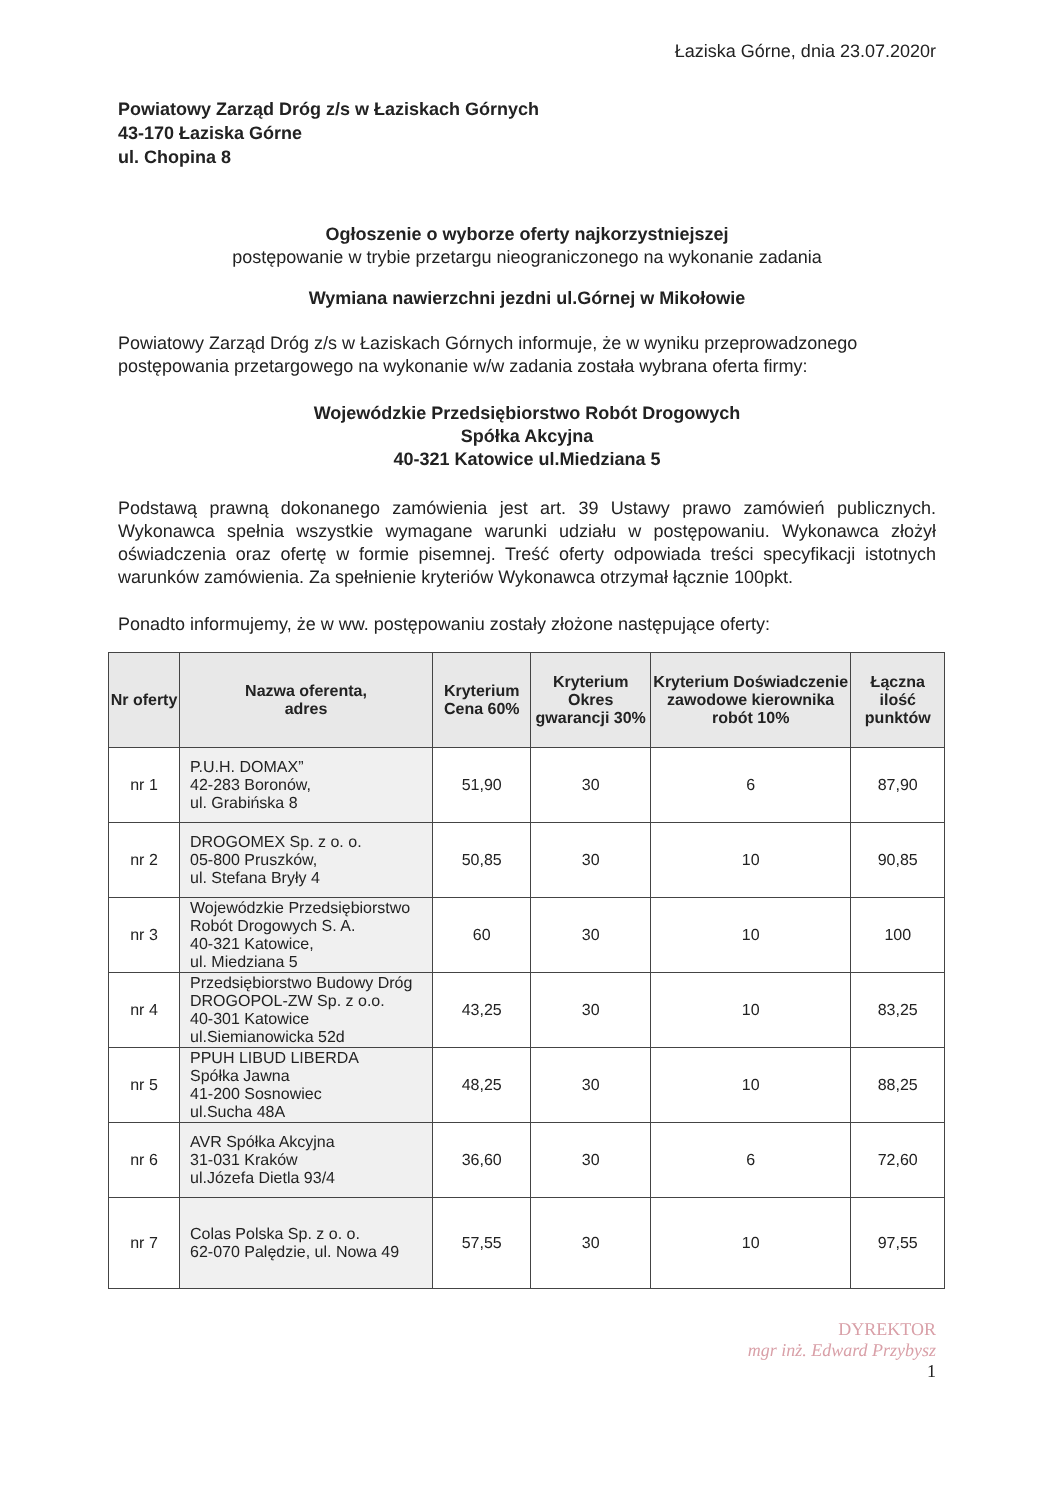Łaziska Górne, dnia 23.07.2020r
Powiatowy Zarząd Dróg z/s w Łaziskach Górnych
43-170 Łaziska Górne
ul. Chopina 8
Ogłoszenie o wyborze oferty najkorzystniejszej
postępowanie w trybie przetargu nieograniczonego na wykonanie zadania
Wymiana nawierzchni jezdni ul.Górnej w Mikołowie
Powiatowy Zarząd Dróg z/s w Łaziskach Górnych informuje, że w wyniku przeprowadzonego postępowania przetargowego na wykonanie w/w zadania została wybrana oferta firmy:
Wojewódzkie Przedsiębiorstwo Robót Drogowych
Spółka Akcyjna
40-321 Katowice ul.Miedziana 5
Podstawą prawną dokonanego zamówienia jest art. 39 Ustawy prawo zamówień publicznych. Wykonawca spełnia wszystkie wymagane warunki udziału w postępowaniu. Wykonawca złożył oświadczenia oraz ofertę w formie pisemnej. Treść oferty odpowiada treści specyfikacji istotnych warunków zamówienia. Za spełnienie kryteriów Wykonawca otrzymał łącznie 100pkt.
Ponadto informujemy, że w ww. postępowaniu zostały złożone następujące oferty:
| Nr oferty | Nazwa oferenta, adres | Kryterium Cena 60% | Kryterium Okres gwarancji 30% | Kryterium Doświadczenie zawodowe kierownika robót 10% | Łączna ilość punktów |
| --- | --- | --- | --- | --- | --- |
| nr 1 | P.U.H. DOMAX” 42-283 Boronów, ul. Grabińska 8 | 51,90 | 30 | 6 | 87,90 |
| nr 2 | DROGOMEX Sp. z o. o. 05-800 Pruszków, ul. Stefana Bryły 4 | 50,85 | 30 | 10 | 90,85 |
| nr 3 | Wojewódzkie Przedsiębiorstwo Robót Drogowych S. A. 40-321 Katowice, ul. Miedziana 5 | 60 | 30 | 10 | 100 |
| nr 4 | Przedsiębiorstwo Budowy Dróg DROGOPOL-ZW Sp. z o.o. 40-301 Katowice ul.Siemianowicka 52d | 43,25 | 30 | 10 | 83,25 |
| nr 5 | PPUH LIBUD LIBERDA Spółka Jawna 41-200 Sosnowiec ul.Sucha 48A | 48,25 | 30 | 10 | 88,25 |
| nr 6 | AVR Spółka Akcyjna 31-031 Kraków ul.Józefa Dietla 93/4 | 36,60 | 30 | 6 | 72,60 |
| nr 7 | Colas Polska Sp. z o. o. 62-070 Palędzie, ul. Nowa 49 | 57,55 | 30 | 10 | 97,55 |
DYREKTOR
mgr inż. Edward Przybysz
1